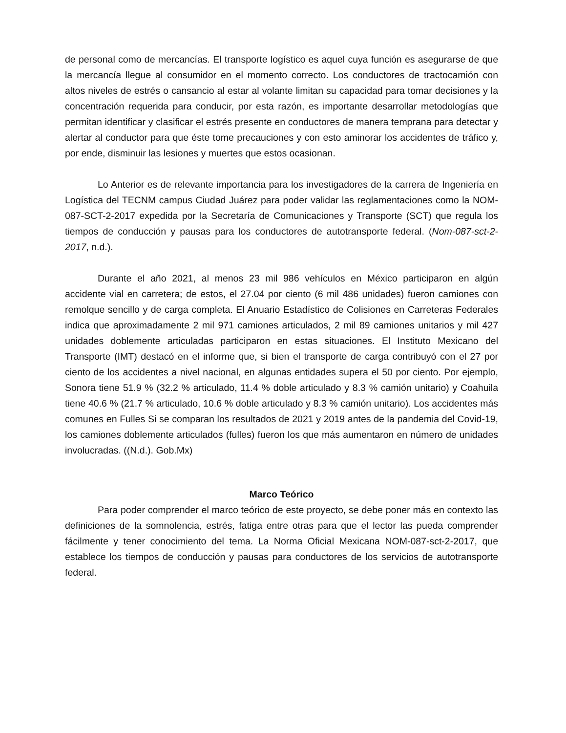de personal como de mercancías. El transporte logístico es aquel cuya función es asegurarse de que la mercancía llegue al consumidor en el momento correcto. Los conductores de tractocamión con altos niveles de estrés o cansancio al estar al volante limitan su capacidad para tomar decisiones y la concentración requerida para conducir, por esta razón, es importante desarrollar metodologías que permitan identificar y clasificar el estrés presente en conductores de manera temprana para detectar y alertar al conductor para que éste tome precauciones y con esto aminorar los accidentes de tráfico y, por ende, disminuir las lesiones y muertes que estos ocasionan.
Lo Anterior es de relevante importancia para los investigadores de la carrera de Ingeniería en Logística del TECNM campus Ciudad Juárez para poder validar las reglamentaciones como la NOM-087-SCT-2-2017 expedida por la Secretaría de Comunicaciones y Transporte (SCT) que regula los tiempos de conducción y pausas para los conductores de autotransporte federal. (Nom-087-sct-2-2017, n.d.).
Durante el año 2021, al menos 23 mil 986 vehículos en México participaron en algún accidente vial en carretera; de estos, el 27.04 por ciento (6 mil 486 unidades) fueron camiones con remolque sencillo y de carga completa. El Anuario Estadístico de Colisiones en Carreteras Federales indica que aproximadamente 2 mil 971 camiones articulados, 2 mil 89 camiones unitarios y mil 427 unidades doblemente articuladas participaron en estas situaciones. El Instituto Mexicano del Transporte (IMT) destacó en el informe que, si bien el transporte de carga contribuyó con el 27 por ciento de los accidentes a nivel nacional, en algunas entidades supera el 50 por ciento. Por ejemplo, Sonora tiene 51.9 % (32.2 % articulado, 11.4 % doble articulado y 8.3 % camión unitario) y Coahuila tiene 40.6 % (21.7 % articulado, 10.6 % doble articulado y 8.3 % camión unitario). Los accidentes más comunes en Fulles Si se comparan los resultados de 2021 y 2019 antes de la pandemia del Covid-19, los camiones doblemente articulados (fulles) fueron los que más aumentaron en número de unidades involucradas. ((N.d.). Gob.Mx)
Marco Teórico
Para poder comprender el marco teórico de este proyecto, se debe poner más en contexto las definiciones de la somnolencia, estrés, fatiga entre otras para que el lector las pueda comprender fácilmente y tener conocimiento del tema. La Norma Oficial Mexicana NOM-087-sct-2-2017, que establece los tiempos de conducción y pausas para conductores de los servicios de autotransporte federal.